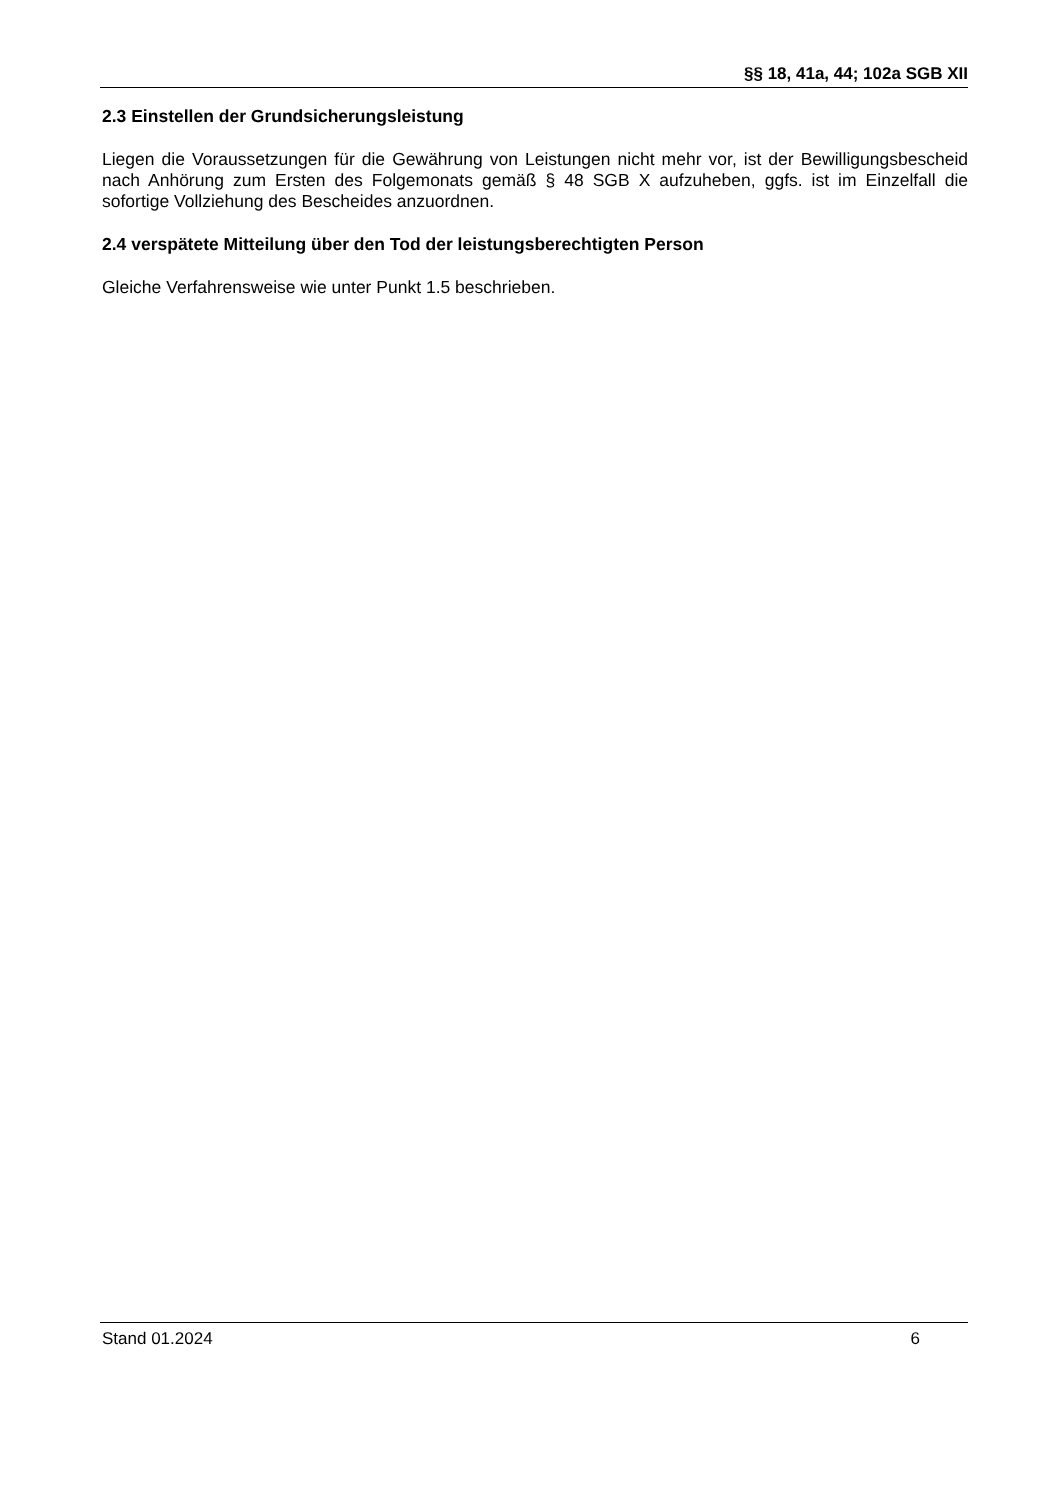§§ 18, 41a, 44; 102a SGB XII
2.3 Einstellen der Grundsicherungsleistung
Liegen die Voraussetzungen für die Gewährung von Leistungen nicht mehr vor, ist der Bewilligungsbescheid nach Anhörung zum Ersten des Folgemonats gemäß § 48 SGB X aufzuheben, ggfs. ist im Einzelfall die sofortige Vollziehung des Bescheides anzuordnen.
2.4 verspätete Mitteilung über den Tod der leistungsberechtigten Person
Gleiche Verfahrensweise wie unter Punkt 1.5 beschrieben.
Stand 01.2024 6